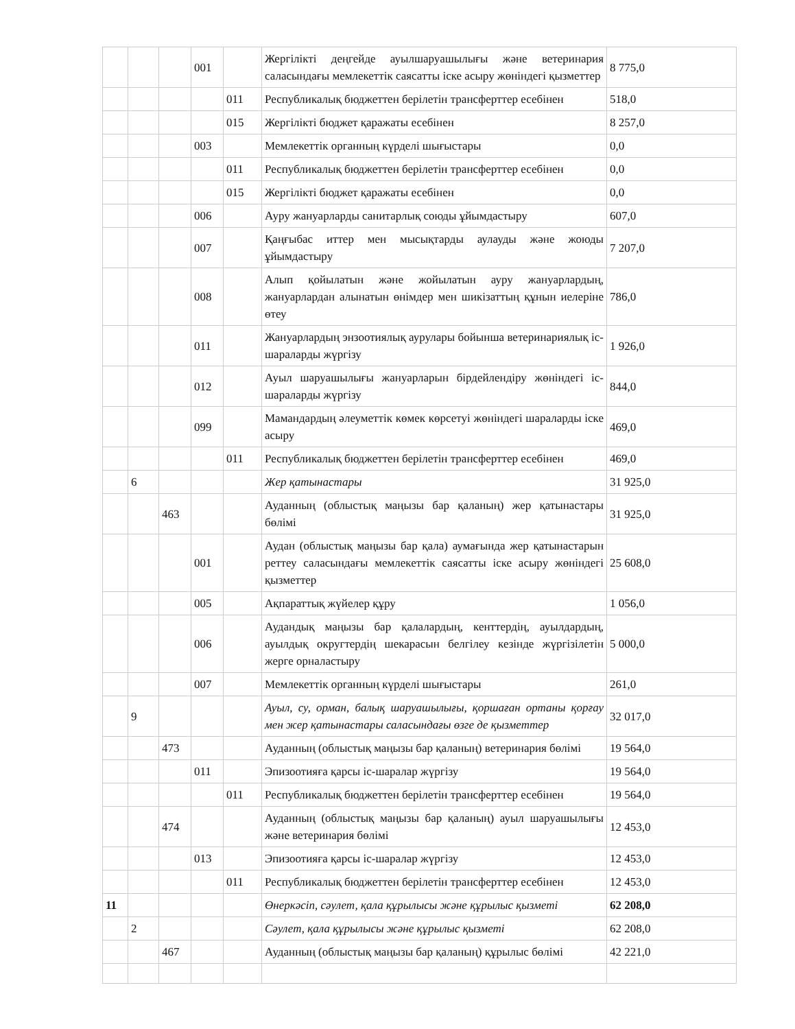| | | | 001 | | Жергілікті деңгейде ауылшаруашылығы және ветеринария саласындағы мемлекеттік саясатты іске асыру жөніндегі қызметтер | 8 775,0 |
| | | | | 011 | Республикалық бюджеттен берілетін трансферттер есебінен | 518,0 |
| | | | | 015 | Жергілікті бюджет қаражаты есебінен | 8 257,0 |
| | | | 003 | | Мемлекеттік органның күрделі шығыстары | 0,0 |
| | | | | 011 | Республикалық бюджеттен берілетін трансферттер есебінен | 0,0 |
| | | | | 015 | Жергілікті бюджет қаражаты есебінен | 0,0 |
| | | | 006 | | Ауру жануарларды санитарлық союды ұйымдастыру | 607,0 |
| | | | 007 | | Қаңғыбас иттер мен мысықтарды аулауды және жоюды ұйымдастыру | 7 207,0 |
| | | | 008 | | Алып қойылатын және жойылатын ауру жануарлардың, жануарлардан алынатын өнімдер мен шикізаттың құнын иелеріне өтеу | 786,0 |
| | | | 011 | | Жануарлардың энзоотиялық аурулары бойынша ветеринариялық іс-шараларды жүргізу | 1 926,0 |
| | | | 012 | | Ауыл шаруашылығы жануарларын бірдейлендіру жөніндегі іс-шараларды жүргізу | 844,0 |
| | | | 099 | | Мамандардың әлеуметтік көмек көрсетуі жөніндегі шараларды іске асыру | 469,0 |
| | | | | 011 | Республикалық бюджеттен берілетін трансферттер есебінен | 469,0 |
| | 6 | | | | Жер қатынастары | 31 925,0 |
| | | 463 | | | Ауданның (облыстық маңызы бар қаланың) жер қатынастары бөлімі | 31 925,0 |
| | | | 001 | | Аудан (облыстық маңызы бар қала) аумағында жер қатынастарын реттеу саласындағы мемлекеттік саясатты іске асыру жөніндегі қызметтер | 25 608,0 |
| | | | 005 | | Ақпараттық жүйелер құру | 1 056,0 |
| | | | 006 | | Аудандық маңызы бар қалалардың, кенттердің, ауылдардың, ауылдық округтердің шекарасын белгілеу кезінде жүргізілетін жерге орналастыру | 5 000,0 |
| | | | 007 | | Мемлекеттік органның күрделі шығыстары | 261,0 |
| | 9 | | | | Ауыл, су, орман, балық шаруашылығы, қоршаған ортаны қорғау мен жер қатынастары саласындағы өзге де қызметтер | 32 017,0 |
| | | 473 | | | Ауданның (облыстық маңызы бар қаланың) ветеринария бөлімі | 19 564,0 |
| | | | 011 | | Эпизоотияға қарсы іс-шаралар жүргізу | 19 564,0 |
| | | | | 011 | Республикалық бюджеттен берілетін трансферттер есебінен | 19 564,0 |
| | | 474 | | | Ауданның (облыстық маңызы бар қаланың) ауыл шаруашылығы және ветеринария бөлімі | 12 453,0 |
| | | | 013 | | Эпизоотияға қарсы іс-шаралар жүргізу | 12 453,0 |
| | | | | 011 | Республикалық бюджеттен берілетін трансферттер есебінен | 12 453,0 |
| 11 | | | | | Өнеркәсіп, сәулет, қала құрылысы және құрылыс қызметі | 62 208,0 |
| | 2 | | | | Сәулет, қала құрылысы және құрылыс қызметі | 62 208,0 |
| | | 467 | | | Ауданның (облыстық маңызы бар қаланың) құрылыс бөлімі | 42 221,0 |